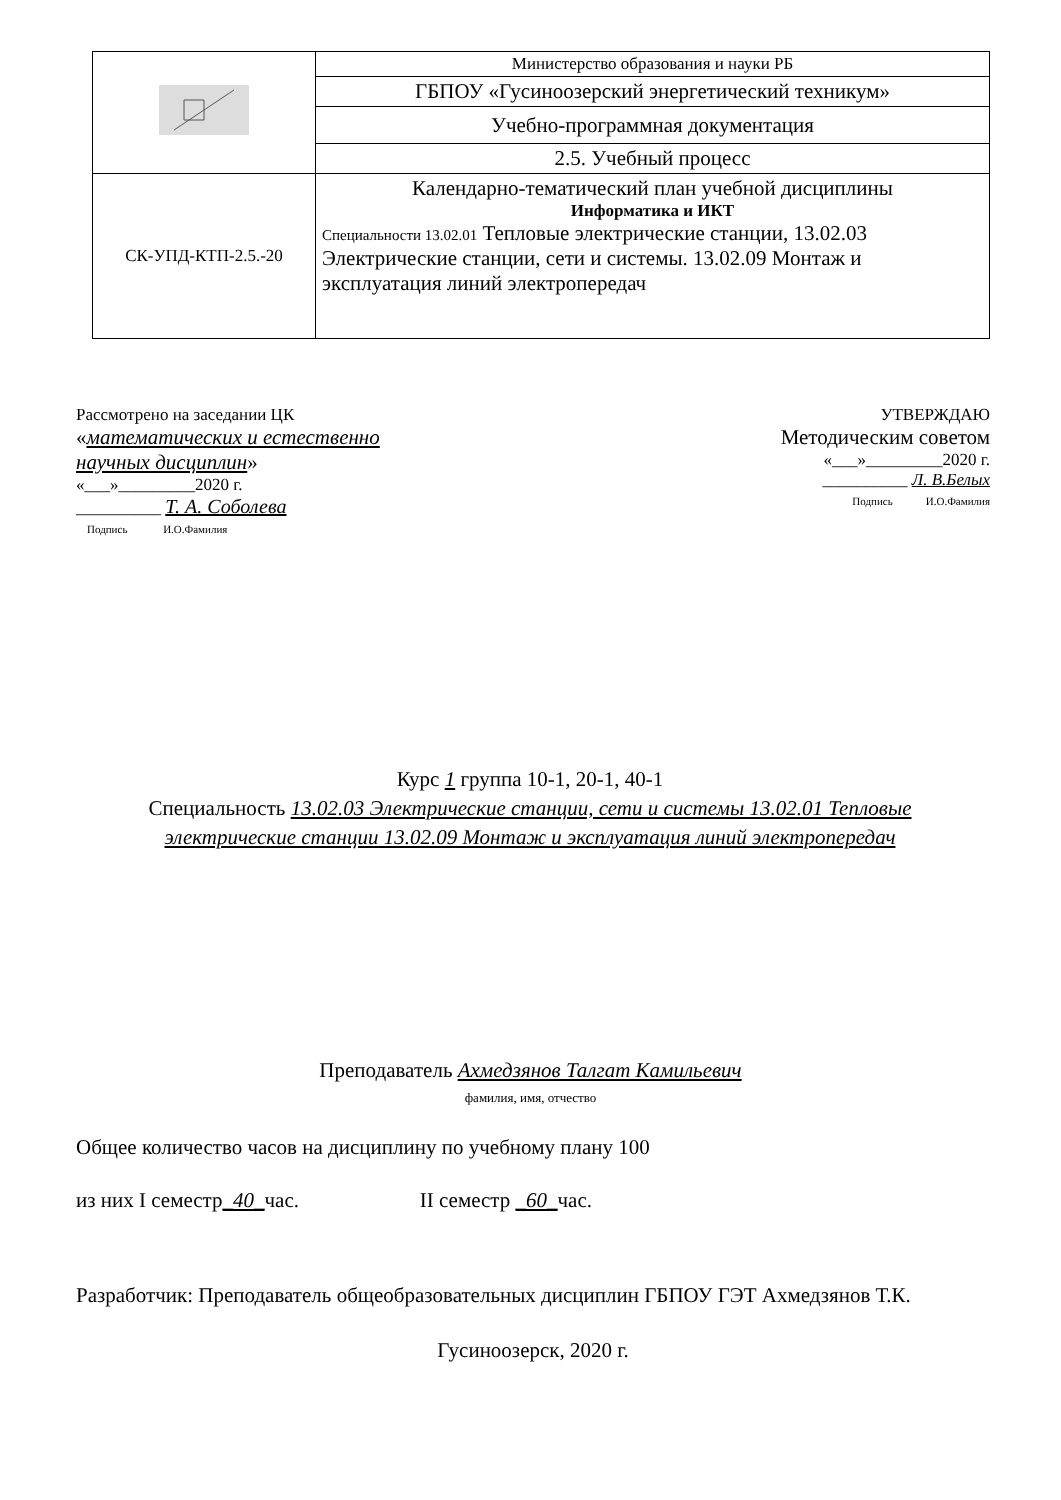| | Министерство образования и науки РБ |
| | ГБПОУ «Гусиноозерский энергетический техникум» |
| | Учебно-программная документация |
| | 2.5. Учебный процесс |
| СК-УПД-КТП-2.5.-20 | Календарно-тематический план учебной дисциплины Информатика и ИКТ Специальности 13.02.01 Тепловые электрические станции, 13.02.03 Электрические станции, сети и системы. 13.02.09 Монтаж и эксплуатация линий электропередач |
Рассмотрено на заседании ЦК
«математических и естественно
научных дисциплин»
«___»_________2020 г.
__________ Т. А. Соболева
Подпись И.О.Фамилия
УТВЕРЖДАЮ
Методическим советом
«___»_________2020 г.
__________ Л. В.Белых
Подпись И.О.Фамилия
Курс 1 группа 10-1, 20-1, 40-1
Специальность 13.02.03 Электрические станции, сети и системы 13.02.01 Тепловые электрические станции 13.02.09 Монтаж и эксплуатация линий электропередач
Преподаватель Ахмедзянов Талгат Камильевич
фамилия, имя, отчество
Общее количество часов на дисциплину по учебному плану 100
из них I семестр_40_час. II семестр _60_час.
Разработчик: Преподаватель общеобразовательных дисциплин ГБПОУ ГЭТ Ахмедзянов Т.К.
Гусиноозерск, 2020 г.